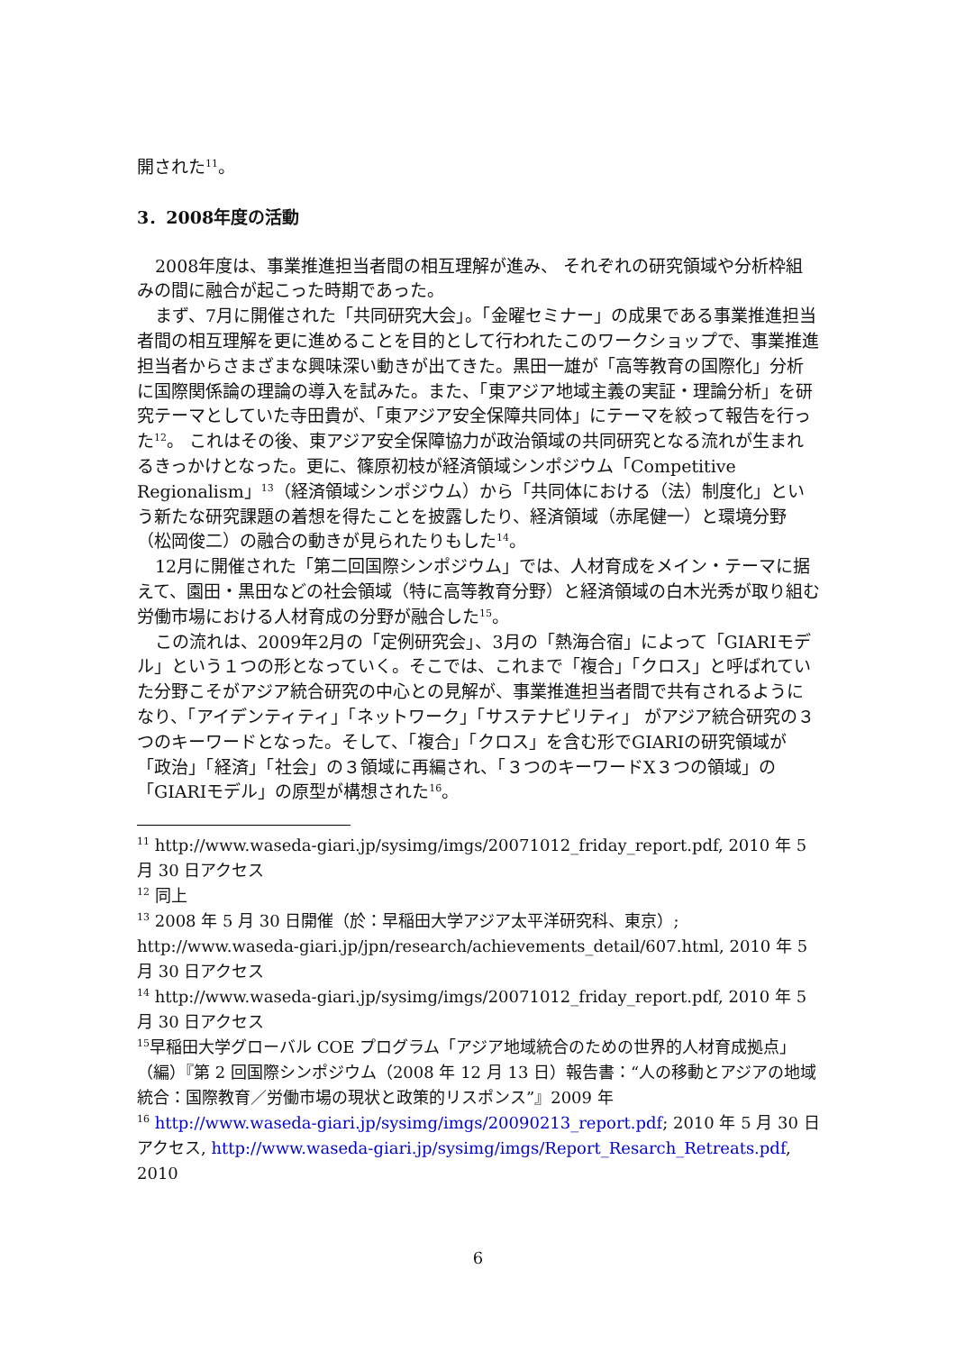開された<sup>11</sup>。
3．2008年度の活動
2008年度は、事業推進担当者間の相互理解が進み、 それぞれの研究領域や分析枠組みの間に融合が起こった時期であった。
まず、7月に開催された「共同研究大会」。「金曜セミナー」の成果である事業推進担当者間の相互理解を更に進めることを目的として行われたこのワークショップで、事業推進担当者からさまざまな興味深い動きが出てきた。黒田一雄が「高等教育の国際化」分析に国際関係論の理論の導入を試みた。また、「東アジア地域主義の実証・理論分析」を研究テーマとしていた寺田貴が、「東アジア安全保障共同体」にテーマを絞って報告を行った<sup>12</sup>。 これはその後、東アジア安全保障協力が政治領域の共同研究となる流れが生まれるきっかけとなった。更に、篠原初枝が経済領域シンポジウム「Competitive Regionalism」<sup>13</sup>（経済領域シンポジウム）から「共同体における（法）制度化」という新たな研究課題の着想を得たことを披露したり、経済領域（赤尾健一）と環境分野（松岡俊二）の融合の動きが見られたりもした<sup>14</sup>。
12月に開催された「第二回国際シンポジウム」では、人材育成をメイン・テーマに据えて、園田・黒田などの社会領域（特に高等教育分野）と経済領域の白木光秀が取り組む労働市場における人材育成の分野が融合した<sup>15</sup>。
この流れは、2009年2月の「定例研究会」、3月の「熱海合宿」によって「GIARIモデル」という１つの形となっていく。そこでは、これまで「複合」「クロス」と呼ばれていた分野こそがアジア統合研究の中心との見解が、事業推進担当者間で共有されるようになり、「アイデンティティ」「ネットワーク」「サステナビリティ」 がアジア統合研究の３つのキーワードとなった。そして、「複合」「クロス」を含む形でGIARIの研究領域が 「政治」「経済」「社会」の３領域に再編され、「３つのキーワードX３つの領域」の「GIARIモデル」の原型が構想された<sup>16</sup>。
<sup>11</sup> http://www.waseda-giari.jp/sysimg/imgs/20071012_friday_report.pdf, 2010 年 5 月 30 日アクセス
<sup>12</sup> 同上
<sup>13</sup> 2008 年 5 月 30 日開催（於：早稲田大学アジア太平洋研究科、東京）; http://www.waseda-giari.jp/jpn/research/achievements_detail/607.html, 2010 年 5 月 30 日アクセス
<sup>14</sup> http://www.waseda-giari.jp/sysimg/imgs/20071012_friday_report.pdf, 2010 年 5 月 30 日アクセス
<sup>15</sup> 早稲田大学グローバル COE プログラム「アジア地域統合のための世界的人材育成拠点」（編）『第 2 回国際シンポジウム（2008 年 12 月 13 日）報告書：“人の移動とアジアの地域統合：国際教育／労働市場の現状と政策的リスポンス”』2009 年
<sup>16</sup> http://www.waseda-giari.jp/sysimg/imgs/20090213_report.pdf; 2010 年 5 月 30 日アクセス, http://www.waseda-giari.jp/sysimg/imgs/Report_Resarch_Retreats.pdf, 2010
6